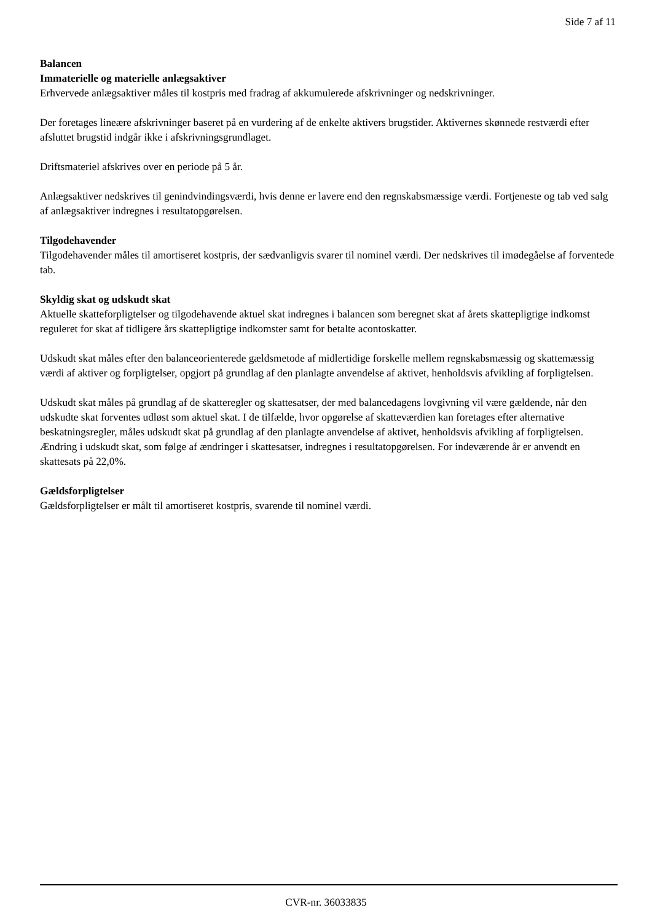Side 7 af 11
Balancen
Immaterielle og materielle anlægsaktiver
Erhvervede anlægsaktiver måles til kostpris med fradrag af akkumulerede afskrivninger og nedskrivninger.
Der foretages lineære afskrivninger baseret på en vurdering af de enkelte aktivers brugstider. Aktivernes skønnede restværdi efter afsluttet brugstid indgår ikke i afskrivningsgrundlaget.
Driftsmateriel afskrives over en periode på 5 år.
Anlægsaktiver nedskrives til genindvindingsværdi, hvis denne er lavere end den regnskabsmæssige værdi. Fortjeneste og tab ved salg af anlægsaktiver indregnes i resultatopgørelsen.
Tilgodehavender
Tilgodehavender måles til amortiseret kostpris, der sædvanligvis svarer til nominel værdi. Der nedskrives til imødegåelse af forventede tab.
Skyldig skat og udskudt skat
Aktuelle skatteforpligtelser og tilgodehavende aktuel skat indregnes i balancen som beregnet skat af årets skattepligtige indkomst reguleret for skat af tidligere års skattepligtige indkomster samt for betalte acontoskatter.
Udskudt skat måles efter den balanceorienterede gældsmetode af midlertidige forskelle mellem regnskabsmæssig og skattemæssig værdi af aktiver og forpligtelser, opgjort på grundlag af den planlagte anvendelse af aktivet, henholdsvis afvikling af forpligtelsen.
Udskudt skat måles på grundlag af de skatteregler og skattesatser, der med balancedagens lovgivning vil være gældende, når den udskudte skat forventes udløst som aktuel skat. I de tilfælde, hvor opgørelse af skatteværdien kan foretages efter alternative beskatningsregler, måles udskudt skat på grundlag af den planlagte anvendelse af aktivet, henholdsvis afvikling af forpligtelsen. Ændring i udskudt skat, som følge af ændringer i skattesatser, indregnes i resultatopgørelsen. For indeværende år er anvendt en skattesats på 22,0%.
Gældsforpligtelser
Gældsforpligtelser er målt til amortiseret kostpris, svarende til nominel værdi.
CVR-nr. 36033835